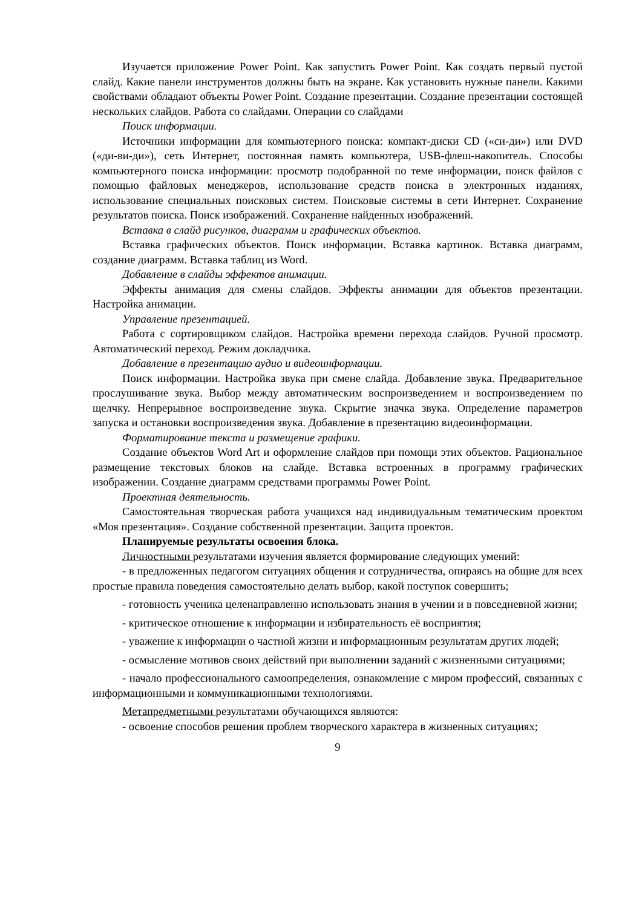Изучается приложение Power Point. Как запустить Power Point. Как создать первый пустой слайд. Какие панели инструментов должны быть на экране. Как установить нужные панели. Какими свойствами обладают объекты Power Point. Создание презентации. Создание презентации состоящей нескольких слайдов. Работа со слайдами. Операции со слайдами
Поиск информации.
Источники информации для компьютерного поиска: компакт-диски CD («си-ди») или DVD («ди-ви-ди»), сеть Интернет, постоянная память компьютера, USB-флеш-накопитель. Способы компьютерного поиска информации: просмотр подобранной по теме информации, поиск файлов с помощью файловых менеджеров, использование средств поиска в электронных изданиях, использование специальных поисковых систем. Поисковые системы в сети Интернет. Сохранение результатов поиска. Поиск изображений. Сохранение найденных изображений.
Вставка в слайд рисунков, диаграмм и графических объектов.
Вставка графических объектов. Поиск информации. Вставка картинок. Вставка диаграмм, создание диаграмм. Вставка таблиц из Word.
Добавление в слайды эффектов анимации.
Эффекты анимация для смены слайдов. Эффекты анимации для объектов презентации. Настройка анимации.
Управление презентацией.
Работа с сортировщиком слайдов. Настройка времени перехода слайдов. Ручной просмотр. Автоматический переход. Режим докладчика.
Добавление в презентацию аудио и видеоинформации.
Поиск информации. Настройка звука при смене слайда. Добавление звука. Предварительное прослушивание звука. Выбор между автоматическим воспроизведением и воспроизведением по щелчку. Непрерывное воспроизведение звука. Скрытие значка звука. Определение параметров запуска и остановки воспроизведения звука. Добавление в презентацию видеоинформации.
Форматирование текста и размещение графики.
Создание объектов Word Art и оформление слайдов при помощи этих объектов. Рациональное размещение текстовых блоков на слайде. Вставка встроенных в программу графических изображении. Создание диаграмм средствами программы Power Point.
Проектная деятельность.
Самостоятельная творческая работа учащихся над индивидуальным тематическим проектом «Моя презентация». Создание собственной презентации. Защита проектов.
Планируемые результаты освоения блока.
Личностными результатами изучения является формирование следующих умений:
- в предложенных педагогом ситуациях общения и сотрудничества, опираясь на общие для всех простые правила поведения самостоятельно делать выбор, какой поступок совершить;
- готовность ученика целенаправленно использовать знания в учении и в повседневной жизни;
- критическое отношение к информации и избирательность её восприятия;
- уважение к информации о частной жизни и информационным результатам других людей;
- осмысление мотивов своих действий при выполнении заданий с жизненными ситуациями;
- начало профессионального самоопределения, ознакомление с миром профессий, связанных с информационными и коммуникационными технологиями.
Метапредметными результатами обучающихся являются:
- освоение способов решения проблем творческого характера в жизненных ситуациях;
9